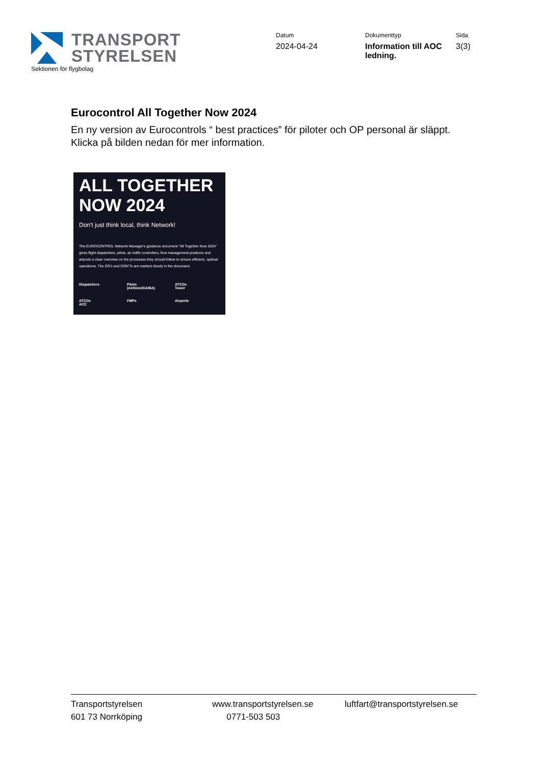TRANSPORT
STYRELSEN
Sektionen för flygbolag
Datum
2024-04-24
Dokumenttyp
Information till AOC ledning.
Sida
3(3)
Eurocontrol All Together Now 2024
En ny version av Eurocontrols “ best practices” för piloter och OP personal är släppt. Klicka på bilden nedan för mer information.
ALL TOGETHER NOW 2024
Don't just think local, think Network!
The EUROCONTROL Network Manager's guidance document "All Together Now 2024" gives flight dispatchers, pilots, air traffic controllers, flow management positions and airports a clear overview on the processes they should follow to ensure efficient, optimal operations. The DO's and DON'Ts are marked clearly in the document.
Dispatchers
Pilots
(Airlines/GA/BA)
ATCOs
Tower
ATCOs
ACC
FMPs
Airports
Transportstyrelsen
601 73 Norrköping
www.transportstyrelsen.se
0771-503 503
luftfart@transportstyrelsen.se